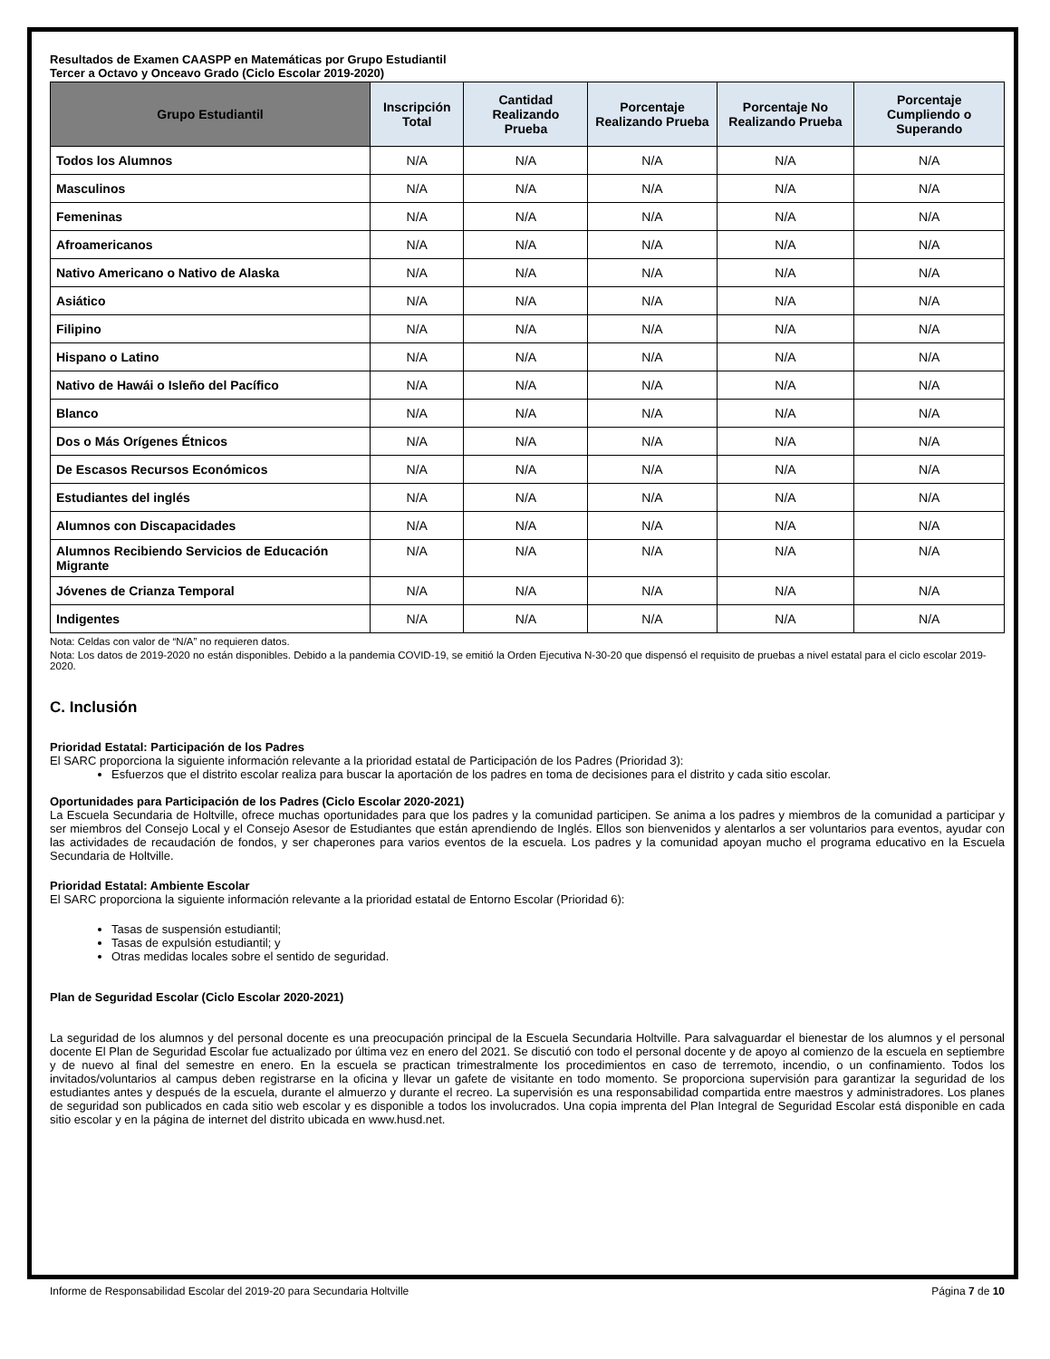Resultados de Examen CAASPP en Matemáticas por Grupo Estudiantil
Tercer a Octavo y Onceavo Grado (Ciclo Escolar 2019-2020)
| Grupo Estudiantil | Inscripción Total | Cantidad Realizando Prueba | Porcentaje Realizando Prueba | Porcentaje No Realizando Prueba | Porcentaje Cumpliendo o Superando |
| --- | --- | --- | --- | --- | --- |
| Todos los Alumnos | N/A | N/A | N/A | N/A | N/A |
| Masculinos | N/A | N/A | N/A | N/A | N/A |
| Femeninas | N/A | N/A | N/A | N/A | N/A |
| Afroamericanos | N/A | N/A | N/A | N/A | N/A |
| Nativo Americano o Nativo de Alaska | N/A | N/A | N/A | N/A | N/A |
| Asiático | N/A | N/A | N/A | N/A | N/A |
| Filipino | N/A | N/A | N/A | N/A | N/A |
| Hispano o Latino | N/A | N/A | N/A | N/A | N/A |
| Nativo de Hawái o Isleño del Pacífico | N/A | N/A | N/A | N/A | N/A |
| Blanco | N/A | N/A | N/A | N/A | N/A |
| Dos o Más Orígenes Étnicos | N/A | N/A | N/A | N/A | N/A |
| De Escasos Recursos Económicos | N/A | N/A | N/A | N/A | N/A |
| Estudiantes del inglés | N/A | N/A | N/A | N/A | N/A |
| Alumnos con Discapacidades | N/A | N/A | N/A | N/A | N/A |
| Alumnos Recibiendo Servicios de Educación Migrante | N/A | N/A | N/A | N/A | N/A |
| Jóvenes de Crianza Temporal | N/A | N/A | N/A | N/A | N/A |
| Indigentes | N/A | N/A | N/A | N/A | N/A |
Nota: Celdas con valor de “N/A” no requieren datos.
Nota: Los datos de 2019-2020 no están disponibles. Debido a la pandemia COVID-19, se emitió la Orden Ejecutiva N-30-20 que dispensó el requisito de pruebas a nivel estatal para el ciclo escolar 2019-2020.
C. Inclusión
Prioridad Estatal: Participación de los Padres
El SARC proporciona la siguiente información relevante a la prioridad estatal de Participación de los Padres (Prioridad 3):
Esfuerzos que el distrito escolar realiza para buscar la aportación de los padres en toma de decisiones para el distrito y cada sitio escolar.
Oportunidades para Participación de los Padres (Ciclo Escolar 2020-2021)
La Escuela Secundaria de Holtville, ofrece muchas oportunidades para que los padres y la comunidad participen. Se anima a los padres y miembros de la comunidad a participar y ser miembros del Consejo Local y el Consejo Asesor de Estudiantes que están aprendiendo de Inglés. Ellos son bienvenidos y alentarlos a ser voluntarios para eventos, ayudar con las actividades de recaudación de fondos, y ser chaperones para varios eventos de la escuela. Los padres y la comunidad apoyan mucho el programa educativo en la Escuela Secundaria de Holtville.
Prioridad Estatal: Ambiente Escolar
El SARC proporciona la siguiente información relevante a la prioridad estatal de Entorno Escolar (Prioridad 6):
Tasas de suspensión estudiantil;
Tasas de expulsión estudiantil; y
Otras medidas locales sobre el sentido de seguridad.
Plan de Seguridad Escolar (Ciclo Escolar 2020-2021)
La seguridad de los alumnos y del personal docente es una preocupación principal de la Escuela Secundaria Holtville. Para salvaguardar el bienestar de los alumnos y el personal docente El Plan de Seguridad Escolar fue actualizado por última vez en enero del 2021. Se discutió con todo el personal docente y de apoyo al comienzo de la escuela en septiembre y de nuevo al final del semestre en enero. En la escuela se practican trimestralmente los procedimientos en caso de terremoto, incendio, o un confinamiento. Todos los invitados/voluntarios al campus deben registrarse en la oficina y llevar un gafete de visitante en todo momento. Se proporciona supervisión para garantizar la seguridad de los estudiantes antes y después de la escuela, durante el almuerzo y durante el recreo. La supervisión es una responsabilidad compartida entre maestros y administradores. Los planes de seguridad son publicados en cada sitio web escolar y es disponible a todos los involucrados. Una copia imprenta del Plan Integral de Seguridad Escolar está disponible en cada sitio escolar y en la página de internet del distrito ubicada en www.husd.net.
Informe de Responsabilidad Escolar del 2019-20 para Secundaria Holtville Página 7 de 10